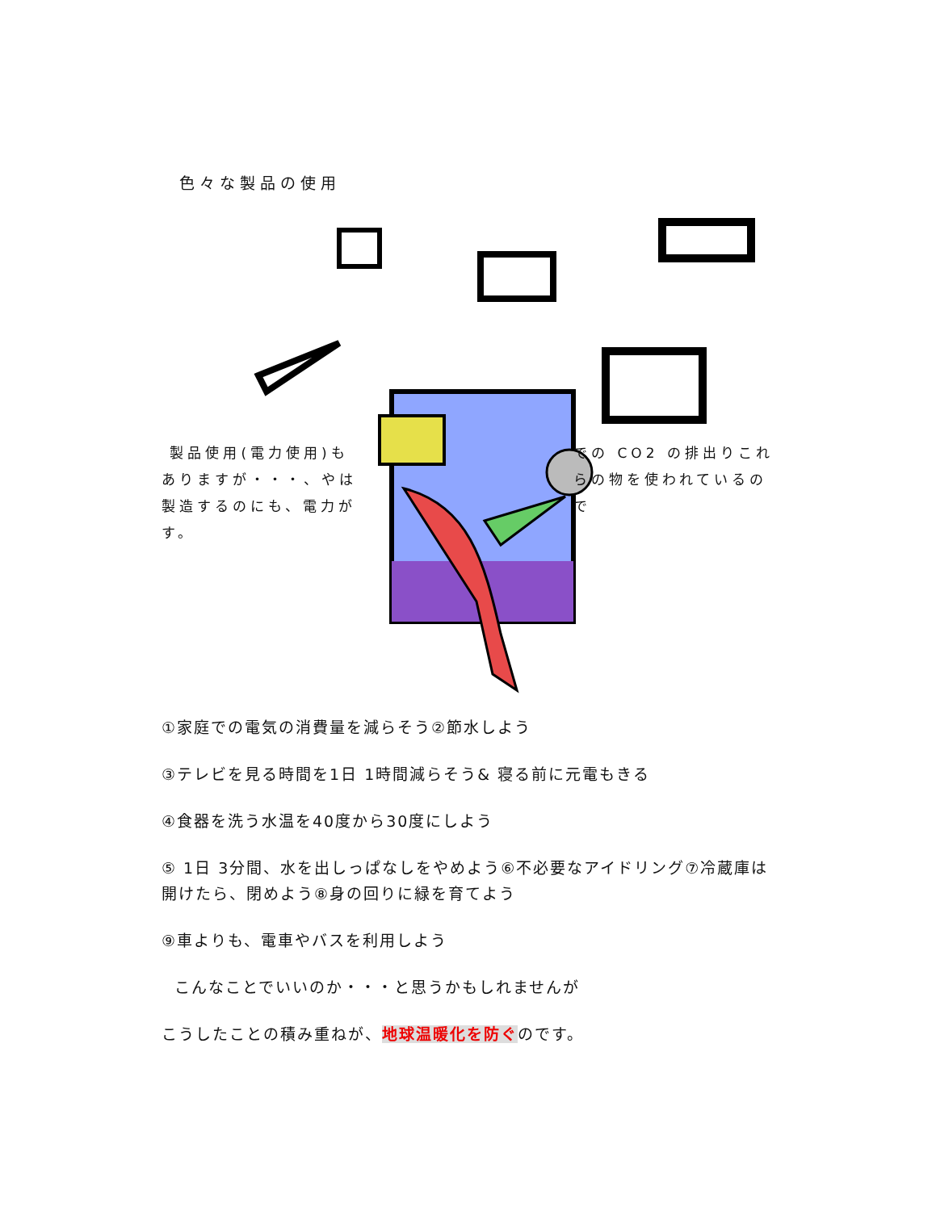色々な製品の使用
製品使用(電力使用)もありますが・・・、やは製造するのにも、電力がす。
での CO2 の排出りこれらの物を使われているので
①家庭での電気の消費量を減らそう②節水しよう
③テレビを見る時間を1日 1時間減らそう& 寝る前に元電もきる
④食器を洗う水温を40度から30度にしよう
⑤ 1日 3分間、水を出しっぱなしをやめよう⑥不必要なアイドリング⑦冷蔵庫は開けたら、閉めよう⑧身の回りに緑を育てよう
⑨車よりも、電車やバスを利用しよう
こんなことでいいのか・・・と思うかもしれませんが
こうしたことの積み重ねが、地球温暖化を防ぐのです。